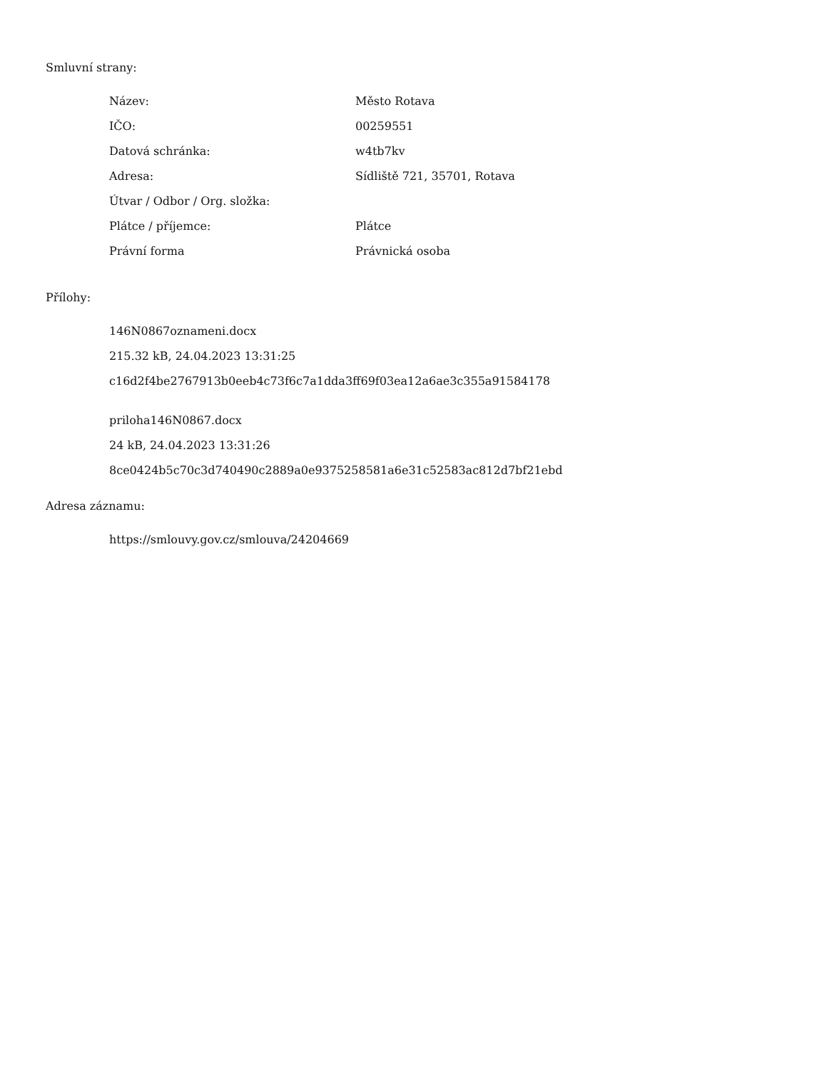Smluvní strany:
| Název: | Město Rotava |
| IČO: | 00259551 |
| Datová schránka: | w4tb7kv |
| Adresa: | Sídliště 721, 35701, Rotava |
| Útvar / Odbor / Org. složka: | |
| Plátce / příjemce: | Plátce |
| Právní forma | Právnická osoba |
Přílohy:
146N0867oznameni.docx
215.32 kB, 24.04.2023 13:31:25
c16d2f4be2767913b0eeb4c73f6c7a1dda3ff69f03ea12a6ae3c355a91584178
priloha146N0867.docx
24 kB, 24.04.2023 13:31:26
8ce0424b5c70c3d740490c2889a0e9375258581a6e31c52583ac812d7bf21ebd
Adresa záznamu:
https://smlouvy.gov.cz/smlouva/24204669